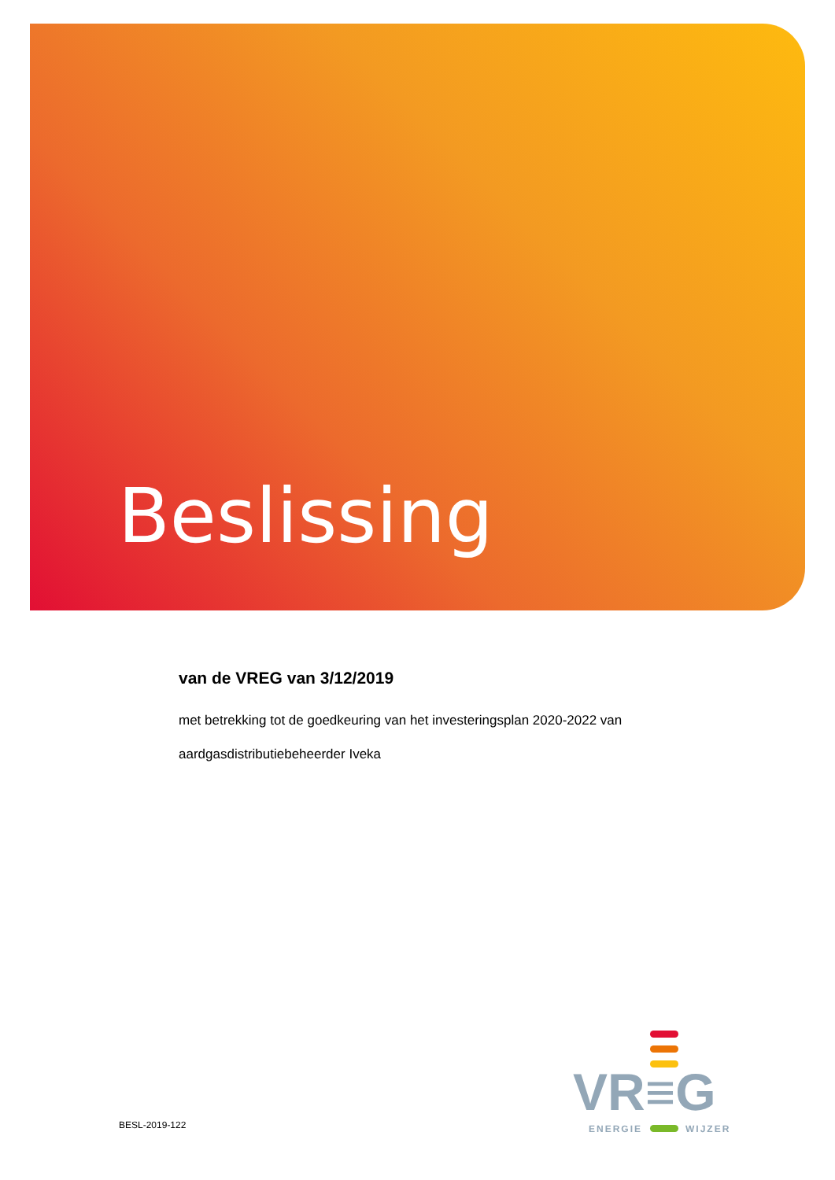Beslissing
van de VREG van 3/12/2019
met betrekking tot de goedkeuring van het investeringsplan 2020-2022 van aardgasdistributiebeheerder Iveka
BESL-2019-122
VR≡G
ENERGIE WIJZER